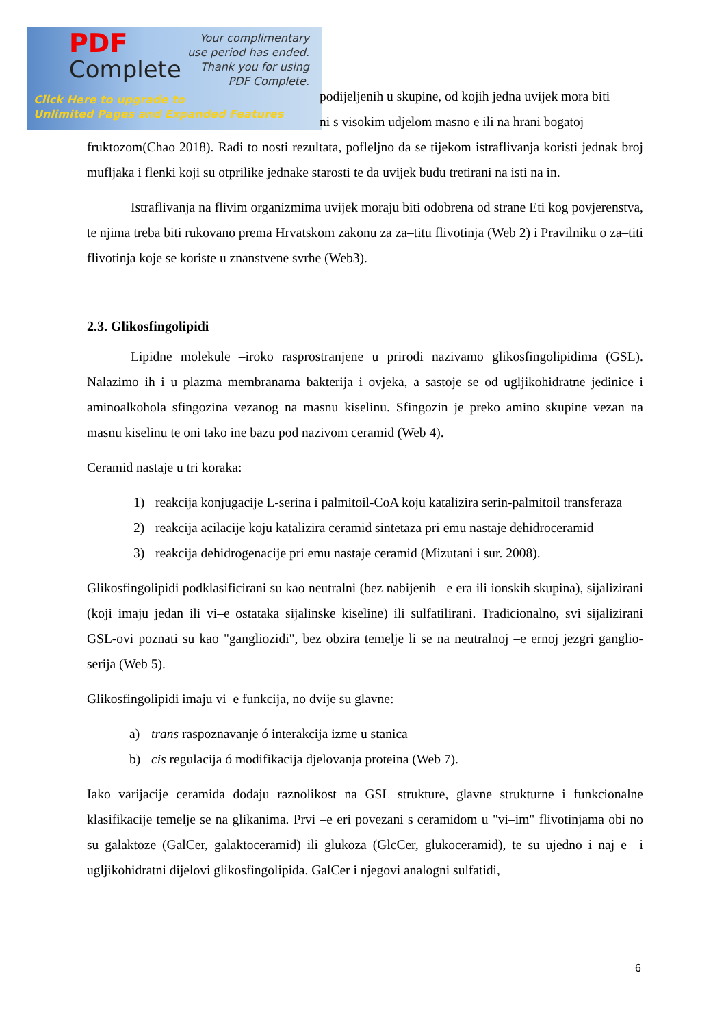PDF
Complete
Your complimentary
use period has ended.
Thank you for using
PDF Complete.
Click Here to upgrade to
Unlimited Pages and Expanded Features
podijeljenih u skupine, od kojih jedna uvijek mora biti
ni s visokim udjelom masno e ili na hrani bogatoj
fruktozom(Chao 2018). Radi to nosti rezultata, pofleljno da se tijekom istraflivanja koristi jednak broj mufljaka i flenki koji su otprilike jednake starosti te da uvijek budu tretirani na isti na in.
Istraflivanja na flivim organizmima uvijek moraju biti odobrena od strane Eti kog povjerenstva, te njima treba biti rukovano prema Hrvatskom zakonu za za–titu flivotinja (Web 2) i Pravilniku o za–titi flivotinja koje se koriste u znanstvene svrhe (Web3).
2.3. Glikosfingolipidi
Lipidne molekule –iroko rasprostranjene u prirodi nazivamo glikosfingolipidima (GSL). Nalazimo ih i u plazma membranama bakterija i ovjeka, a sastoje se od ugljikohidratne jedinice i aminoalkohola sfingozina vezanog na masnu kiselinu. Sfingozin je preko amino skupine vezan na masnu kiselinu te oni tako ine bazu pod nazivom ceramid (Web 4).
Ceramid nastaje u tri koraka:
1) reakcija konjugacije L-serina i palmitoil-CoA koju katalizira serin-palmitoil transferaza
2) reakcija acilacije koju katalizira ceramid sintetaza pri emu nastaje dehidroceramid
3) reakcija dehidrogenacije pri emu nastaje ceramid (Mizutani i sur. 2008).
Glikosfingolipidi podklasificirani su kao neutralni (bez nabijenih –e era ili ionskih skupina), sijalizirani (koji imaju jedan ili vi–e ostataka sijalinske kiseline) ili sulfatilirani. Tradicionalno, svi sijalizirani GSL-ovi poznati su kao "gangliozidi", bez obzira temelje li se na neutralnoj –e ernoj jezgri ganglio-serija (Web 5).
Glikosfingolipidi imaju vi–e funkcija, no dvije su glavne:
a) trans raspoznavanje ó interakcija izme u stanica
b) cis regulacija ó modifikacija djelovanja proteina (Web 7).
Iako varijacije ceramida dodaju raznolikost na GSL strukture, glavne strukturne i funkcionalne klasifikacije temelje se na glikanima. Prvi –e eri povezani s ceramidom u "vi–im" flivotinjama obi no su galaktoze (GalCer, galaktoceramid) ili glukoza (GlcCer, glukoceramid), te su ujedno i naj e– i ugljikohidratni dijelovi glikosfingolipida. GalCer i njegovi analogni sulfatidi,
6